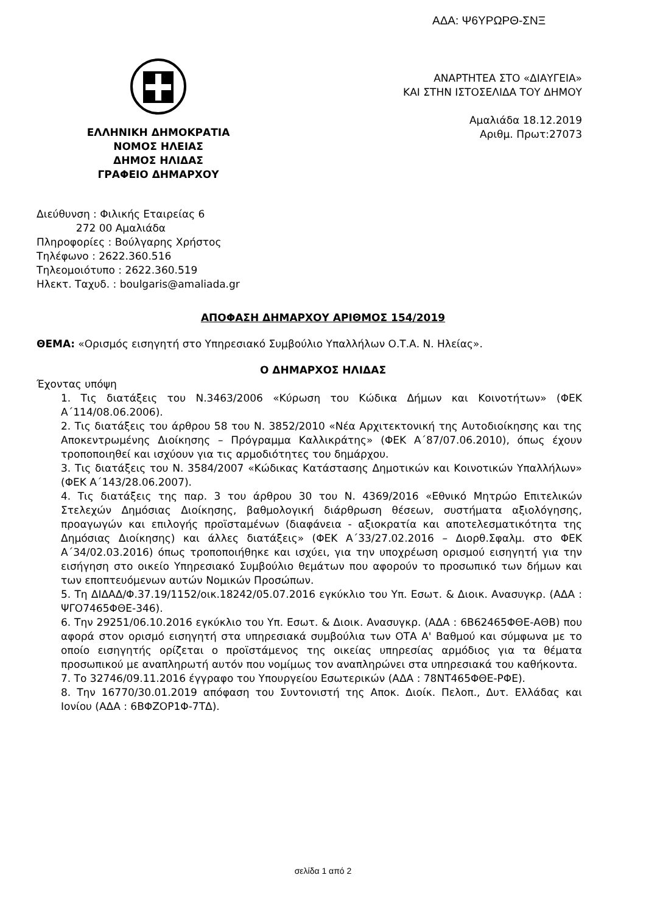ΑΔΑ: Ψ6ΥΡΩΡΘ-ΣΝΞ
ΕΛΛΗΝΙΚΗ ΔΗΜΟΚΡΑΤΙΑ
ΝΟΜΟΣ ΗΛΕΙΑΣ
ΔΗΜΟΣ ΗΛΙΔΑΣ
ΓΡΑΦΕΙΟ ΔΗΜΑΡΧΟΥ
ΑΝΑΡΤΗΤΕΑ ΣΤΟ «ΔΙΑΥΓΕΙΑ»
ΚΑΙ ΣΤΗΝ ΙΣΤΟΣΕΛΙΔΑ ΤΟΥ ΔΗΜΟΥ
Αμαλιάδα 18.12.2019
Αριθμ. Πρωτ:27073
Διεύθυνση : Φιλικής Εταιρείας 6
272 00 Αμαλιάδα
Πληροφορίες : Βούλγαρης Χρήστος
Τηλέφωνο : 2622.360.516
Τηλεομοιότυπο : 2622.360.519
Ηλεκτ. Ταχυδ. : boulgaris@amaliada.gr
ΑΠΟΦΑΣΗ ΔΗΜΑΡΧΟΥ ΑΡΙΘΜΟΣ 154/2019
ΘΕΜΑ: «Ορισμός εισηγητή στο Υπηρεσιακό Συμβούλιο Υπαλλήλων Ο.Τ.Α. Ν. Ηλείας».
Ο ΔΗΜΑΡΧΟΣ ΗΛΙΔΑΣ
Έχοντας υπόψη
1. Τις διατάξεις του Ν.3463/2006 «Κύρωση του Κώδικα Δήμων και Κοινοτήτων» (ΦΕΚ Α΄114/08.06.2006).
2. Τις διατάξεις του άρθρου 58 του Ν. 3852/2010 «Νέα Αρχιτεκτονική της Αυτοδιοίκησης και της Αποκεντρωμένης Διοίκησης – Πρόγραμμα Καλλικράτης» (ΦΕΚ Α΄87/07.06.2010), όπως έχουν τροποποιηθεί και ισχύουν για τις αρμοδιότητες του δημάρχου.
3. Τις διατάξεις του Ν. 3584/2007 «Κώδικας Κατάστασης Δημοτικών και Κοινοτικών Υπαλλήλων» (ΦΕΚ Α΄143/28.06.2007).
4. Τις διατάξεις της παρ. 3 του άρθρου 30 του Ν. 4369/2016 «Εθνικό Μητρώο Επιτελικών Στελεχών Δημόσιας Διοίκησης, βαθμολογική διάρθρωση θέσεων, συστήματα αξιολόγησης, προαγωγών και επιλογής προϊσταμένων (διαφάνεια - αξιοκρατία και αποτελεσματικότητα της Δημόσιας Διοίκησης) και άλλες διατάξεις» (ΦΕΚ Α΄33/27.02.2016 – Διορθ.Σφαλμ. στο ΦΕΚ Α΄34/02.03.2016) όπως τροποποιήθηκε και ισχύει, για την υποχρέωση ορισμού εισηγητή για την εισήγηση στο οικείο Υπηρεσιακό Συμβούλιο θεμάτων που αφορούν το προσωπικό των δήμων και των εποπτευόμενων αυτών Νομικών Προσώπων.
5. Τη ΔΙΔΑΔ/Φ.37.19/1152/οικ.18242/05.07.2016 εγκύκλιο του Υπ. Εσωτ. & Διοικ. Ανασυγκρ. (ΑΔΑ : ΨΓΟ7465ΦΘΕ-346).
6. Την 29251/06.10.2016 εγκύκλιο του Υπ. Εσωτ. & Διοικ. Ανασυγκρ. (ΑΔΑ : 6Β62465ΦΘΕ-ΑΘΒ) που αφορά στον ορισμό εισηγητή στα υπηρεσιακά συμβούλια των ΟΤΑ Α' Βαθμού και σύμφωνα με το οποίο εισηγητής ορίζεται ο προϊστάμενος της οικείας υπηρεσίας αρμόδιος για τα θέματα προσωπικού με αναπληρωτή αυτόν που νομίμως τον αναπληρώνει στα υπηρεσιακά του καθήκοντα.
7. Το 32746/09.11.2016 έγγραφο του Υπουργείου Εσωτερικών (ΑΔΑ : 78ΝΤ465ΦΘΕ-ΡΦΕ).
8. Την 16770/30.01.2019 απόφαση του Συντονιστή της Αποκ. Διοίκ. Πελοπ., Δυτ. Ελλάδας και Ιονίου (ΑΔΑ : 6ΒΦΖΟΡ1Φ-7ΤΔ).
σελίδα 1 από 2